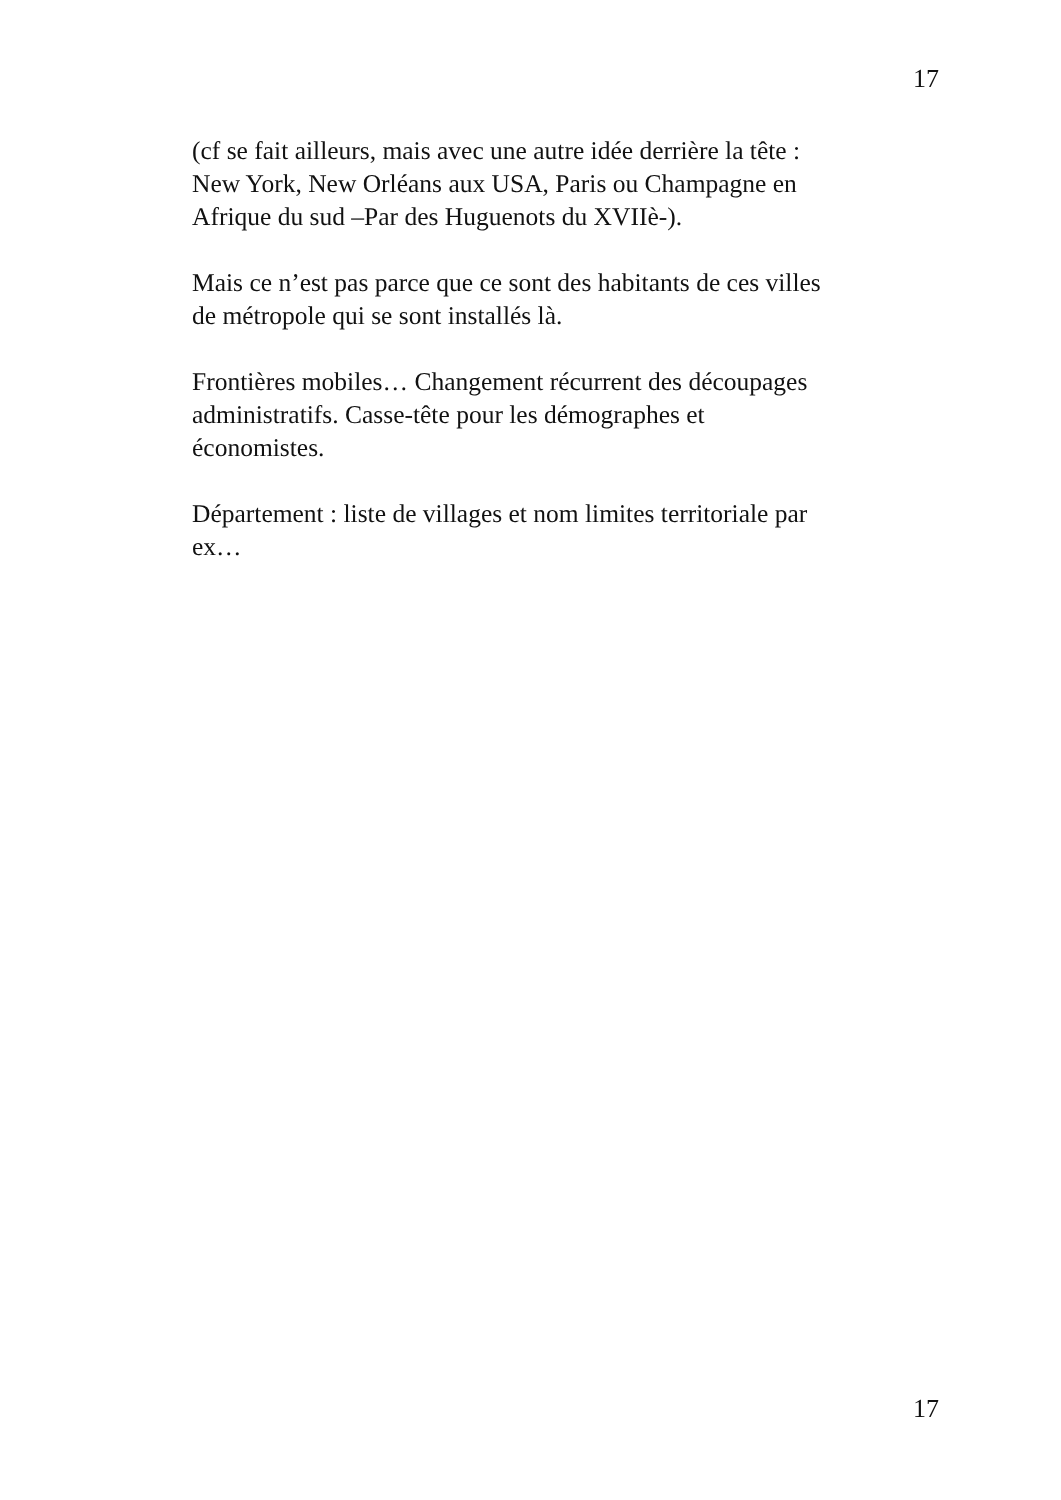17
(cf se fait ailleurs, mais avec une autre idée derrière la tête :
New York, New Orléans aux USA, Paris ou Champagne en
Afrique du sud –Par des Huguenots du XVIIè-).
Mais ce n’est pas parce que ce sont des habitants de ces villes
de métropole qui se sont installés là.
Frontières mobiles… Changement récurrent des découpages
administratifs. Casse-tête pour les démographes et
économistes.
Département : liste de villages et nom limites territoriale par
ex…
17